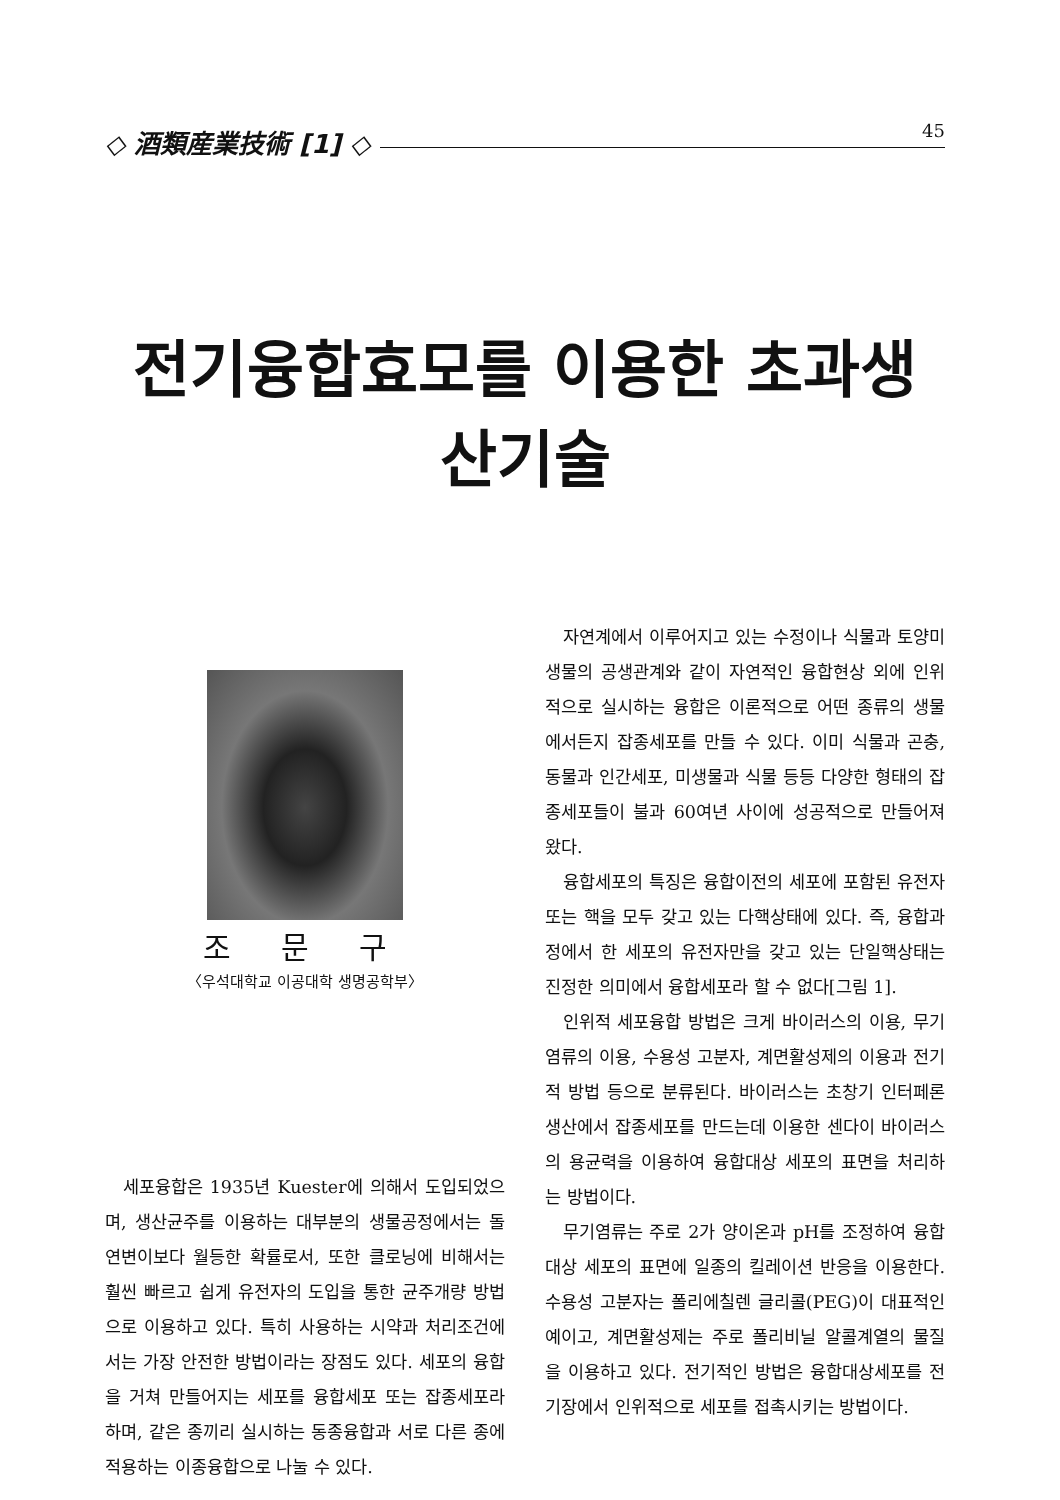45
◇ 酒類産業技術 [1] ◇
전기융합효모를 이용한 초과생산기술
조 문 구
〈우석대학교 이공대학 생명공학부〉
세포융합은 1935년 Kuester에 의해서 도입되었으며, 생산균주를 이용하는 대부분의 생물공정에서는 돌연변이보다 월등한 확률로서, 또한 클로닝에 비해서는 훨씬 빠르고 쉽게 유전자의 도입을 통한 균주개량 방법으로 이용하고 있다. 특히 사용하는 시약과 처리조건에서는 가장 안전한 방법이라는 장점도 있다. 세포의 융합을 거쳐 만들어지는 세포를 융합세포 또는 잡종세포라 하며, 같은 종끼리 실시하는 동종융합과 서로 다른 종에 적용하는 이종융합으로 나눌 수 있다.
자연계에서 이루어지고 있는 수정이나 식물과 토양미생물의 공생관계와 같이 자연적인 융합현상 외에 인위적으로 실시하는 융합은 이론적으로 어떤 종류의 생물에서든지 잡종세포를 만들 수 있다. 이미 식물과 곤충, 동물과 인간세포, 미생물과 식물 등등 다양한 형태의 잡종세포들이 불과 60여년 사이에 성공적으로 만들어져 왔다.
융합세포의 특징은 융합이전의 세포에 포함된 유전자 또는 핵을 모두 갖고 있는 다핵상태에 있다. 즉, 융합과정에서 한 세포의 유전자만을 갖고 있는 단일핵상태는 진정한 의미에서 융합세포라 할 수 없다[그림 1].
인위적 세포융합 방법은 크게 바이러스의 이용, 무기염류의 이용, 수용성 고분자, 계면활성제의 이용과 전기적 방법 등으로 분류된다. 바이러스는 초창기 인터페론 생산에서 잡종세포를 만드는데 이용한 센다이 바이러스의 용균력을 이용하여 융합대상 세포의 표면을 처리하는 방법이다.
무기염류는 주로 2가 양이온과 pH를 조정하여 융합대상 세포의 표면에 일종의 킬레이션 반응을 이용한다. 수용성 고분자는 폴리에칠렌 글리콜(PEG)이 대표적인 예이고, 계면활성제는 주로 폴리비닐 알콜계열의 물질을 이용하고 있다. 전기적인 방법은 융합대상세포를 전기장에서 인위적으로 세포를 접촉시키는 방법이다.